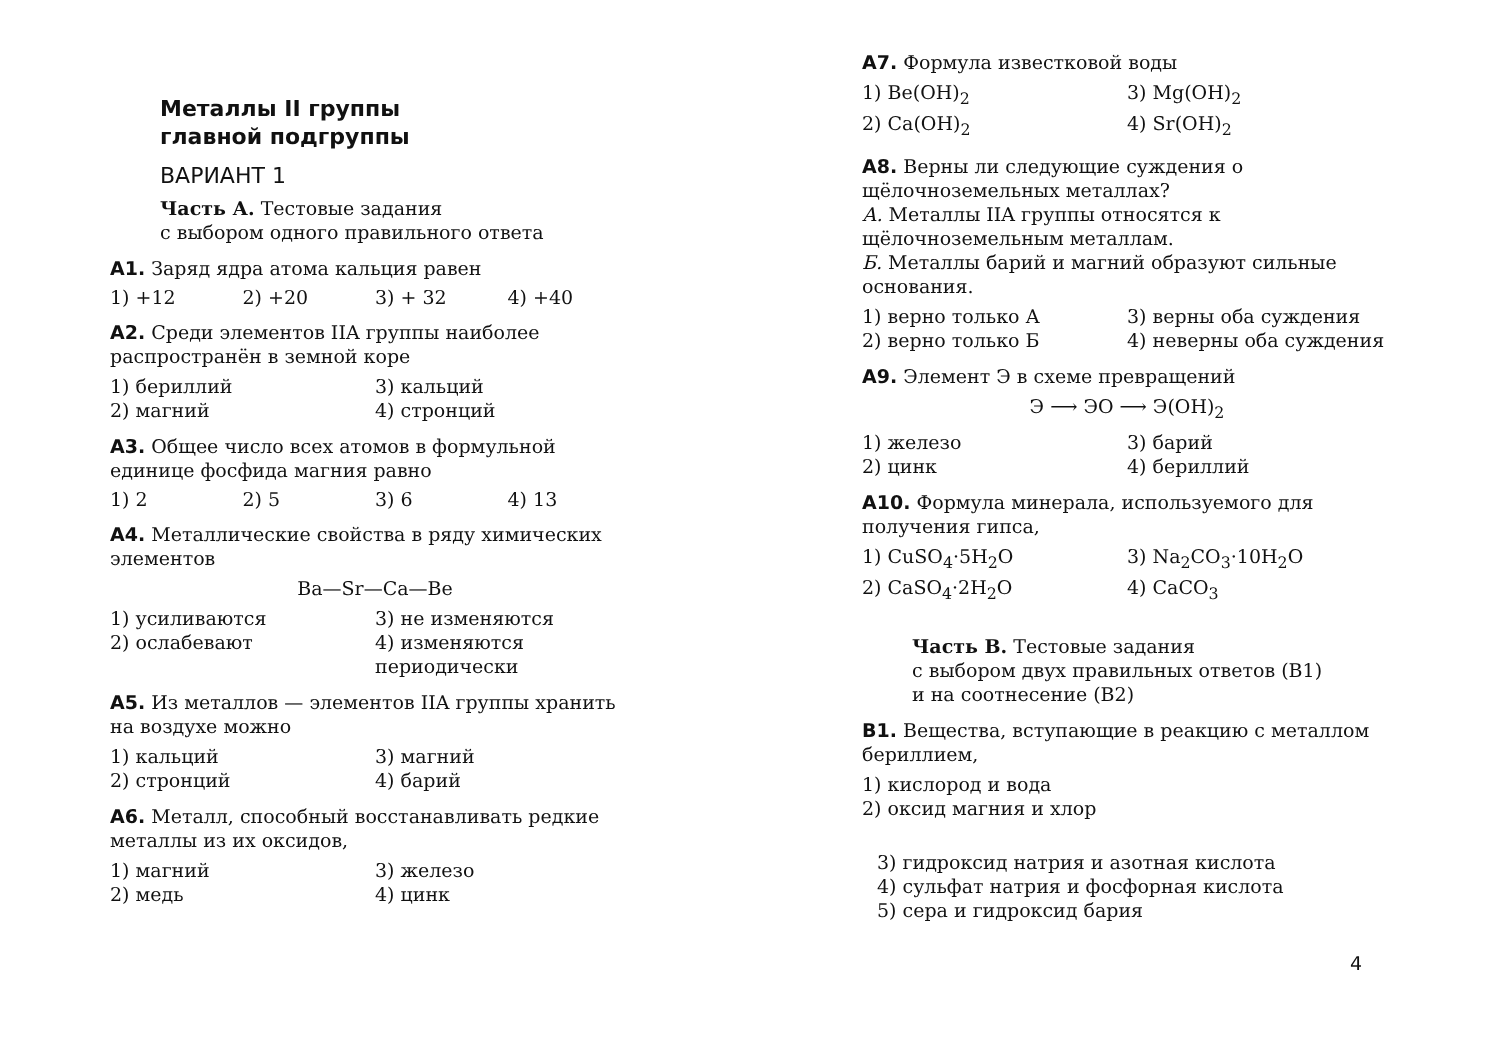Металлы II группы
главной подгруппы
ВАРИАНТ 1
Часть А. Тестовые задания
с выбором одного правильного ответа
А1. Заряд ядра атома кальция равен
1) +12 2) +20 3) + 32 4) +40
А2. Среди элементов IIA группы наиболее распространён в земной коре
1) бериллий 3) кальций 2) магний 4) стронций
А3. Общее число всех атомов в формульной единице фосфида магния равно
1) 2 2) 5 3) 6 4) 13
А4. Металлические свойства в ряду химических элементов
Ba—Sr—Ca—Be
1) усиливаются 3) не изменяются 2) ослабевают 4) изменяются периодически
А5. Из металлов — элементов IIA группы хранить на воздухе можно
1) кальций 3) магний 2) стронций 4) барий
А6. Металл, способный восстанавливать редкие металлы из их оксидов,
1) магний 3) железо 2) медь 4) цинк
А7. Формула известковой воды
1) Be(OH)<sub>2</sub> 3) Mg(OH)<sub>2</sub> 2) Ca(OH)<sub>2</sub> 4) Sr(OH)<sub>2</sub>
А8. Верны ли следующие суждения о щёлочноземельных металлах?
А. Металлы IIA группы относятся к щёлочноземельным металлам.
Б. Металлы барий и магний образуют сильные основания.
1) верно только А 3) верны оба суждения 2) верно только Б 4) неверны оба суждения
А9. Элемент Э в схеме превращений
Э ⟶ ЭО ⟶ Э(OH)<sub>2</sub>
1) железо 3) барий 2) цинк 4) бериллий
А10. Формула минерала, используемого для получения гипса,
1) CuSO<sub>4</sub>·5H<sub>2</sub>O 3) Na<sub>2</sub>CO<sub>3</sub>·10H<sub>2</sub>O 2) CaSO<sub>4</sub>·2H<sub>2</sub>O 4) CaCO<sub>3</sub>
Часть В. Тестовые задания
с выбором двух правильных ответов (В1)
и на соотнесение (В2)
В1. Вещества, вступающие в реакцию с металлом бериллием,
1) кислород и вода
2) оксид магния и хлор
3) гидроксид натрия и азотная кислота
4) сульфат натрия и фосфорная кислота
5) сера и гидроксид бария
4